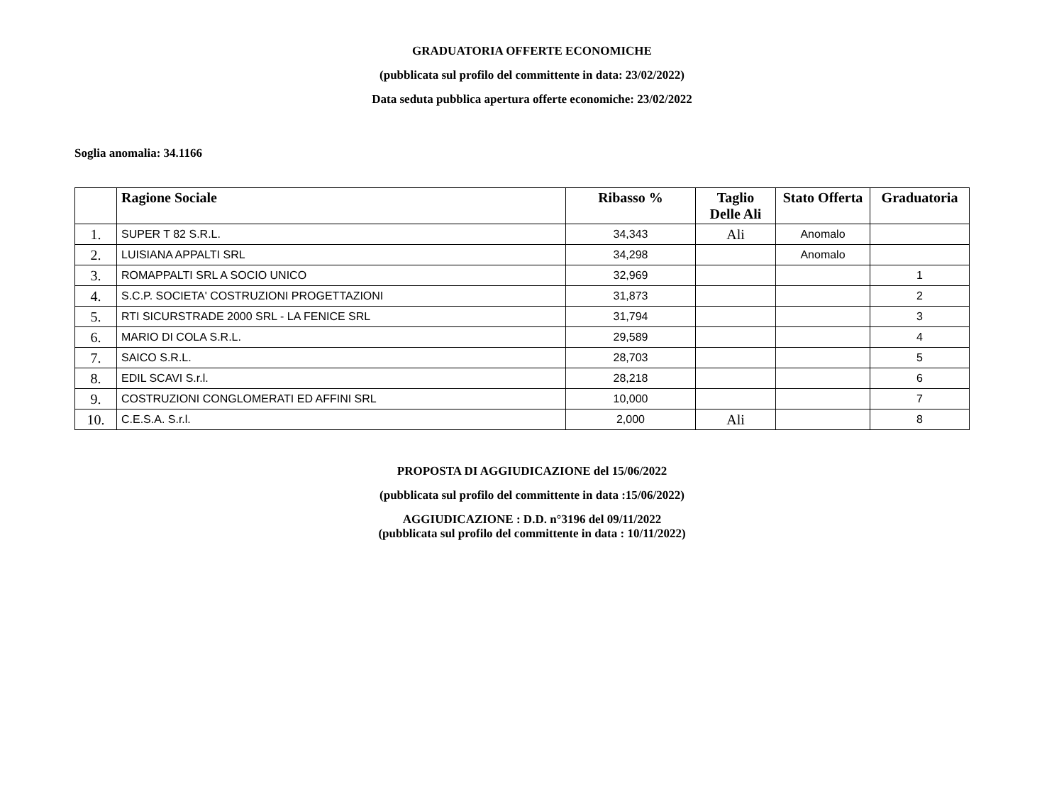GRADUATORIA OFFERTE ECONOMICHE
(pubblicata sul profilo del committente in data: 23/02/2022)
Data seduta pubblica apertura offerte economiche: 23/02/2022
Soglia anomalia: 34.1166
| | Ragione Sociale | Ribasso % | Taglio Delle Ali | Stato Offerta | Graduatoria |
| --- | --- | --- | --- | --- | --- |
| 1. | SUPER T 82 S.R.L. | 34,343 | Ali | Anomalo | |
| 2. | LUISIANA APPALTI SRL | 34,298 | | Anomalo | |
| 3. | ROMAPPALTI SRL A SOCIO UNICO | 32,969 | | | 1 |
| 4. | S.C.P. SOCIETA' COSTRUZIONI PROGETTAZIONI | 31,873 | | | 2 |
| 5. | RTI SICURSTRADE 2000 SRL - LA FENICE SRL | 31,794 | | | 3 |
| 6. | MARIO DI COLA S.R.L. | 29,589 | | | 4 |
| 7. | SAICO S.R.L. | 28,703 | | | 5 |
| 8. | EDIL SCAVI S.r.l. | 28,218 | | | 6 |
| 9. | COSTRUZIONI CONGLOMERATI ED AFFINI SRL | 10,000 | | | 7 |
| 10. | C.E.S.A. S.r.l. | 2,000 | Ali | | 8 |
PROPOSTA DI AGGIUDICAZIONE del 15/06/2022
(pubblicata sul profilo del committente in data :15/06/2022)
AGGIUDICAZIONE : D.D. n°3196 del 09/11/2022
(pubblicata sul profilo del committente in data : 10/11/2022)